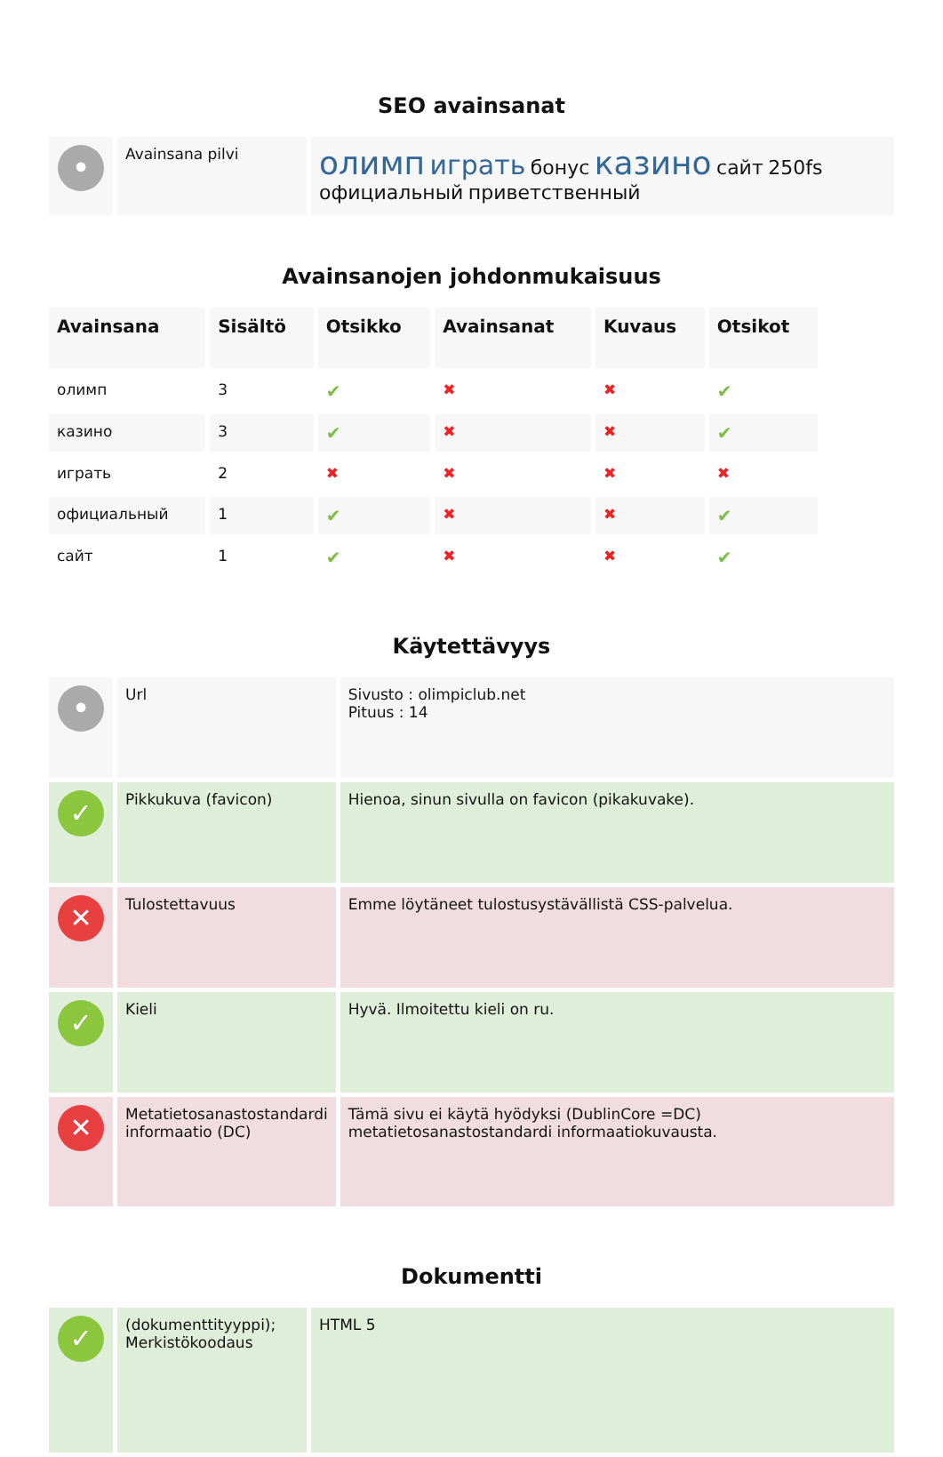SEO avainsanat
| • | Avainsana pilvi | олимп играть бонус казино сайт 250fs официальный приветственный |
Avainsanojen johdonmukaisuus
| Avainsana | Sisältö | Otsikko | Avainsanat | Kuvaus | Otsikot |
| --- | --- | --- | --- | --- | --- |
| олимп | 3 | ✔ | ✖ | ✖ | ✔ |
| казино | 3 | ✔ | ✖ | ✖ | ✔ |
| играть | 2 | ✖ | ✖ | ✖ | ✖ |
| официальный | 1 | ✔ | ✖ | ✖ | ✔ |
| сайт | 1 | ✔ | ✖ | ✖ | ✔ |
Käytettävyys
| • | Url | Sivusto : olimpiclub.net Pituus : 14 |
| ✓ | Pikkukuva (favicon) | Hienoa, sinun sivulla on favicon (pikakuvake). |
| ✕ | Tulostettavuus | Emme löytäneet tulostusystävällistä CSS-palvelua. |
| ✓ | Kieli | Hyvä. Ilmoitettu kieli on ru. |
| ✕ | Metatietosanastostandardi informaatio (DC) | Tämä sivu ei käytä hyödyksi (DublinCore =DC) metatietosanastostandardi informaatiokuvausta. |
Dokumentti
| ✓ | (dokumenttityyppi); Merkistökoodaus | HTML 5 |